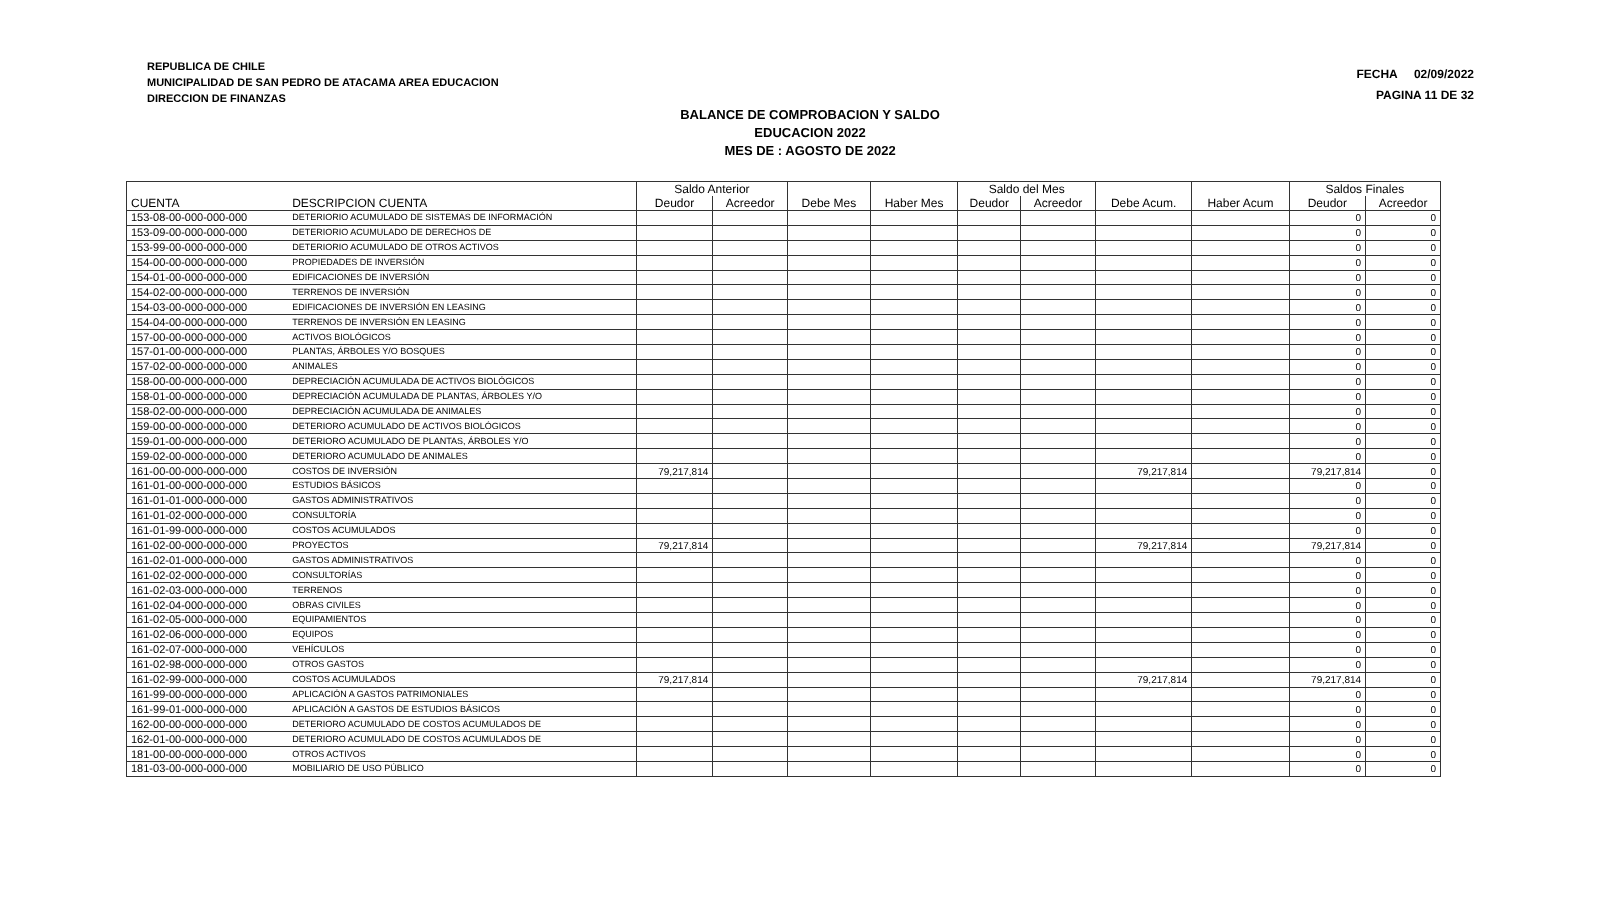REPUBLICA DE CHILE
MUNICIPALIDAD DE SAN PEDRO DE ATACAMA AREA EDUCACION
DIRECCION DE FINANZAS
FECHA 02/09/2022
PAGINA 11 DE 32
BALANCE DE COMPROBACION Y SALDO
EDUCACION 2022
MES DE : AGOSTO DE 2022
| CUENTA | DESCRIPCION CUENTA | Saldo Anterior | | Debe Mes | Haber Mes | Saldo del Mes | | Debe Acum. | Haber Acum | Saldos Finales | |
| --- | --- | --- | --- | --- | --- | --- | --- | --- | --- | --- | --- |
| | | Deudor | Acreedor | | | Deudor | Acreedor | | | Deudor | Acreedor |
| 153-08-00-000-000-000 | DETERIORIO ACUMULADO DE SISTEMAS DE INFORMACIÓN | | | | | | | | | 0 | 0 |
| 153-09-00-000-000-000 | DETERIORIO ACUMULADO DE DERECHOS DE | | | | | | | | | 0 | 0 |
| 153-99-00-000-000-000 | DETERIORIO ACUMULADO DE OTROS ACTIVOS | | | | | | | | | 0 | 0 |
| 154-00-00-000-000-000 | PROPIEDADES DE INVERSIÓN | | | | | | | | | 0 | 0 |
| 154-01-00-000-000-000 | EDIFICACIONES DE INVERSIÓN | | | | | | | | | 0 | 0 |
| 154-02-00-000-000-000 | TERRENOS DE INVERSIÓN | | | | | | | | | 0 | 0 |
| 154-03-00-000-000-000 | EDIFICACIONES DE INVERSIÓN EN LEASING | | | | | | | | | 0 | 0 |
| 154-04-00-000-000-000 | TERRENOS DE INVERSIÓN EN LEASING | | | | | | | | | 0 | 0 |
| 157-00-00-000-000-000 | ACTIVOS BIOLÓGICOS | | | | | | | | | 0 | 0 |
| 157-01-00-000-000-000 | PLANTAS, ÁRBOLES Y/O BOSQUES | | | | | | | | | 0 | 0 |
| 157-02-00-000-000-000 | ANIMALES | | | | | | | | | 0 | 0 |
| 158-00-00-000-000-000 | DEPRECIACIÓN ACUMULADA DE ACTIVOS BIOLÓGICOS | | | | | | | | | 0 | 0 |
| 158-01-00-000-000-000 | DEPRECIACIÓN ACUMULADA DE PLANTAS, ÁRBOLES Y/O | | | | | | | | | 0 | 0 |
| 158-02-00-000-000-000 | DEPRECIACIÓN ACUMULADA DE ANIMALES | | | | | | | | | 0 | 0 |
| 159-00-00-000-000-000 | DETERIORO ACUMULADO DE ACTIVOS BIOLÓGICOS | | | | | | | | | 0 | 0 |
| 159-01-00-000-000-000 | DETERIORO ACUMULADO DE PLANTAS, ÁRBOLES Y/O | | | | | | | | | 0 | 0 |
| 159-02-00-000-000-000 | DETERIORO ACUMULADO DE ANIMALES | | | | | | | | | 0 | 0 |
| 161-00-00-000-000-000 | COSTOS DE INVERSIÓN | 79,217,814 | | | | | | 79,217,814 | | 79,217,814 | 0 |
| 161-01-00-000-000-000 | ESTUDIOS BÁSICOS | | | | | | | | | 0 | 0 |
| 161-01-01-000-000-000 | GASTOS ADMINISTRATIVOS | | | | | | | | | 0 | 0 |
| 161-01-02-000-000-000 | CONSULTORÍA | | | | | | | | | 0 | 0 |
| 161-01-99-000-000-000 | COSTOS ACUMULADOS | | | | | | | | | 0 | 0 |
| 161-02-00-000-000-000 | PROYECTOS | 79,217,814 | | | | | | 79,217,814 | | 79,217,814 | 0 |
| 161-02-01-000-000-000 | GASTOS ADMINISTRATIVOS | | | | | | | | | 0 | 0 |
| 161-02-02-000-000-000 | CONSULTORÍAS | | | | | | | | | 0 | 0 |
| 161-02-03-000-000-000 | TERRENOS | | | | | | | | | 0 | 0 |
| 161-02-04-000-000-000 | OBRAS CIVILES | | | | | | | | | 0 | 0 |
| 161-02-05-000-000-000 | EQUIPAMIENTOS | | | | | | | | | 0 | 0 |
| 161-02-06-000-000-000 | EQUIPOS | | | | | | | | | 0 | 0 |
| 161-02-07-000-000-000 | VEHÍCULOS | | | | | | | | | 0 | 0 |
| 161-02-98-000-000-000 | OTROS GASTOS | | | | | | | | | 0 | 0 |
| 161-02-99-000-000-000 | COSTOS ACUMULADOS | 79,217,814 | | | | | | 79,217,814 | | 79,217,814 | 0 |
| 161-99-00-000-000-000 | APLICACIÓN A GASTOS PATRIMONIALES | | | | | | | | | 0 | 0 |
| 161-99-01-000-000-000 | APLICACIÓN A GASTOS DE ESTUDIOS BÁSICOS | | | | | | | | | 0 | 0 |
| 162-00-00-000-000-000 | DETERIORO ACUMULADO DE COSTOS ACUMULADOS DE | | | | | | | | | 0 | 0 |
| 162-01-00-000-000-000 | DETERIORO ACUMULADO DE COSTOS ACUMULADOS DE | | | | | | | | | 0 | 0 |
| 181-00-00-000-000-000 | OTROS ACTIVOS | | | | | | | | | 0 | 0 |
| 181-03-00-000-000-000 | MOBILIARIO DE USO PÚBLICO | | | | | | | | | 0 | 0 |